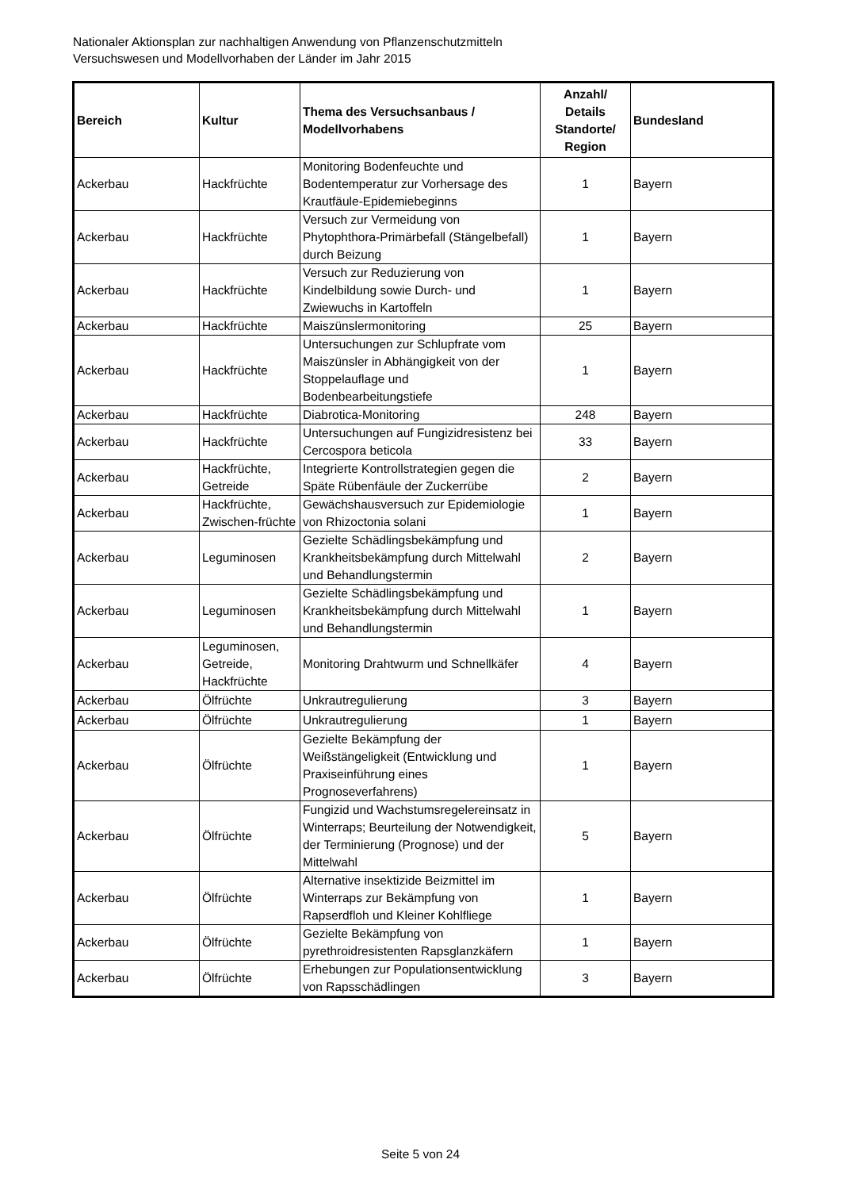Nationaler Aktionsplan zur nachhaltigen Anwendung von Pflanzenschutzmitteln
Versuchswesen und Modellvorhaben der Länder im Jahr 2015
| Bereich | Kultur | Thema des Versuchsanbaus / Modellvorhabens | Anzahl/ Details Standorte/ Region | Bundesland |
| --- | --- | --- | --- | --- |
| Ackerbau | Hackfrüchte | Monitoring Bodenfeuchte und Bodentemperatur zur Vorhersage des Krautfäule-Epidemiebeginns | 1 | Bayern |
| Ackerbau | Hackfrüchte | Versuch zur Vermeidung von Phytophthora-Primärbefall (Stängelbefall) durch Beizung | 1 | Bayern |
| Ackerbau | Hackfrüchte | Versuch zur Reduzierung von Kindelbildung sowie Durch- und Zwiewuchs in Kartoffeln | 1 | Bayern |
| Ackerbau | Hackfrüchte | Maiszünslermonitoring | 25 | Bayern |
| Ackerbau | Hackfrüchte | Untersuchungen zur Schlupfrate vom Maiszünsler in Abhängigkeit von der Stoppelauflage und Bodenbearbeitungstiefe | 1 | Bayern |
| Ackerbau | Hackfrüchte | Diabrotica-Monitoring | 248 | Bayern |
| Ackerbau | Hackfrüchte | Untersuchungen auf Fungizidresistenz bei Cercospora beticola | 33 | Bayern |
| Ackerbau | Hackfrüchte, Getreide | Integrierte Kontrollstrategien gegen die Späte Rübenfäule der Zuckerrübe | 2 | Bayern |
| Ackerbau | Hackfrüchte, Zwischen-früchte | Gewächshausversuch zur Epidemiologie von Rhizoctonia solani | 1 | Bayern |
| Ackerbau | Leguminosen | Gezielte Schädlingsbekämpfung und Krankheitsbekämpfung durch Mittelwahl und Behandlungstermin | 2 | Bayern |
| Ackerbau | Leguminosen | Gezielte Schädlingsbekämpfung und Krankheitsbekämpfung durch Mittelwahl und Behandlungstermin | 1 | Bayern |
| Ackerbau | Leguminosen, Getreide, Hackfrüchte | Monitoring Drahtwurm und Schnellkäfer | 4 | Bayern |
| Ackerbau | Ölfrüchte | Unkrautregulierung | 3 | Bayern |
| Ackerbau | Ölfrüchte | Unkrautregulierung | 1 | Bayern |
| Ackerbau | Ölfrüchte | Gezielte Bekämpfung der Weißstängeligkeit (Entwicklung und Praxiseinführung eines Prognoseverfahrens) | 1 | Bayern |
| Ackerbau | Ölfrüchte | Fungizid und Wachstumsregelereinsatz in Winterraps; Beurteilung der Notwendigkeit, der Terminierung (Prognose) und der Mittelwahl | 5 | Bayern |
| Ackerbau | Ölfrüchte | Alternative insektizide Beizmittel im Winterraps zur Bekämpfung von Rapserdfloh und Kleiner Kohlfliege | 1 | Bayern |
| Ackerbau | Ölfrüchte | Gezielte Bekämpfung von pyrethroidresistenten Rapsglanzkäfern | 1 | Bayern |
| Ackerbau | Ölfrüchte | Erhebungen zur Populationsentwicklung von Rapsschädlingen | 3 | Bayern |
Seite 5 von 24